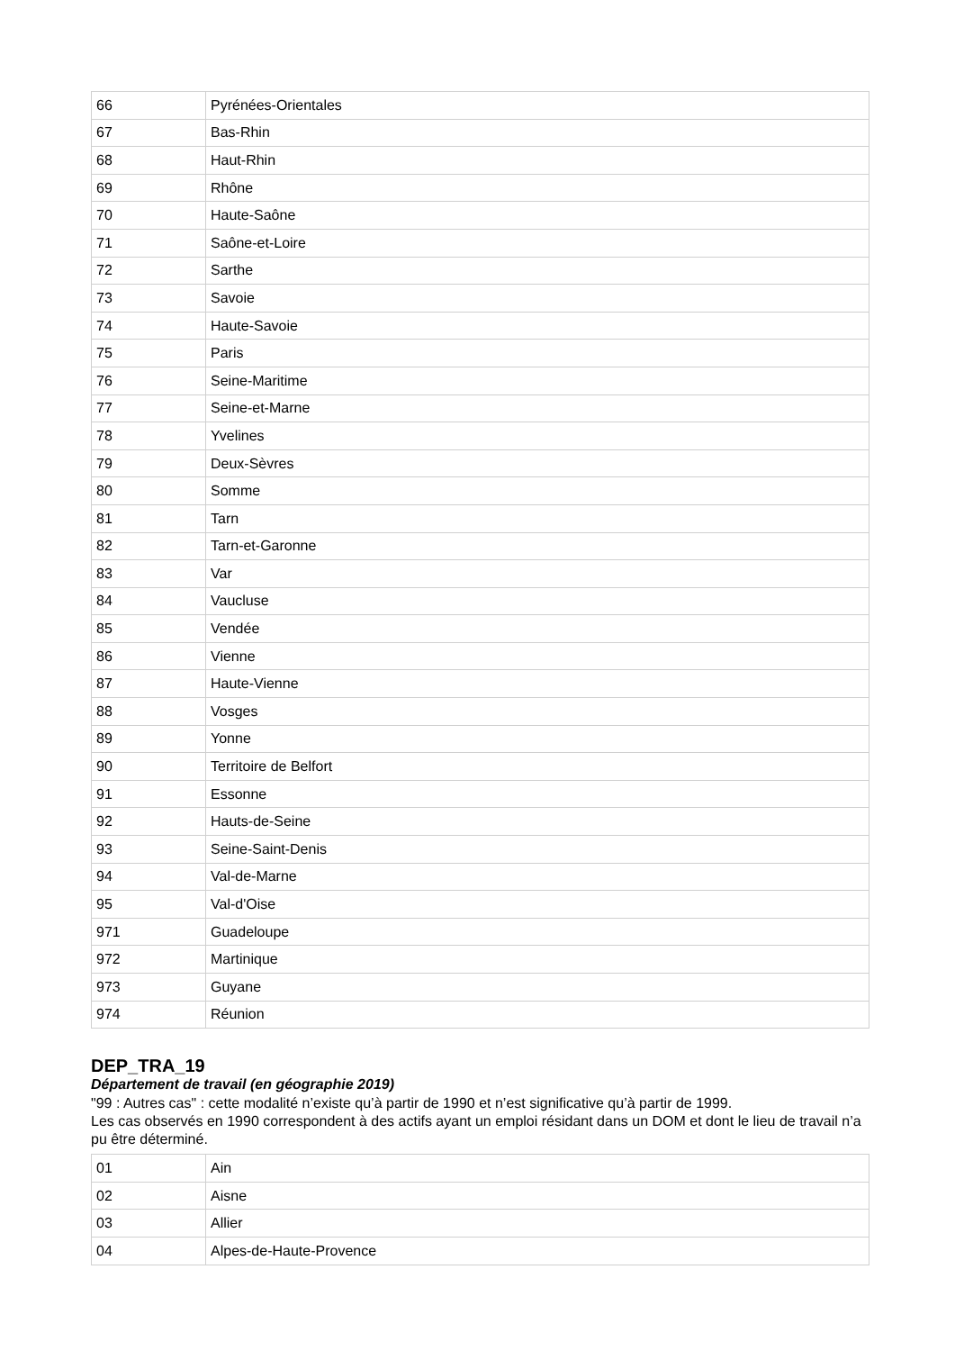| 66 | Pyrénées-Orientales |
| 67 | Bas-Rhin |
| 68 | Haut-Rhin |
| 69 | Rhône |
| 70 | Haute-Saône |
| 71 | Saône-et-Loire |
| 72 | Sarthe |
| 73 | Savoie |
| 74 | Haute-Savoie |
| 75 | Paris |
| 76 | Seine-Maritime |
| 77 | Seine-et-Marne |
| 78 | Yvelines |
| 79 | Deux-Sèvres |
| 80 | Somme |
| 81 | Tarn |
| 82 | Tarn-et-Garonne |
| 83 | Var |
| 84 | Vaucluse |
| 85 | Vendée |
| 86 | Vienne |
| 87 | Haute-Vienne |
| 88 | Vosges |
| 89 | Yonne |
| 90 | Territoire de Belfort |
| 91 | Essonne |
| 92 | Hauts-de-Seine |
| 93 | Seine-Saint-Denis |
| 94 | Val-de-Marne |
| 95 | Val-d'Oise |
| 971 | Guadeloupe |
| 972 | Martinique |
| 973 | Guyane |
| 974 | Réunion |
DEP_TRA_19
Département de travail (en géographie 2019)
"99 : Autres cas" : cette modalité n’existe qu’à partir de 1990 et n’est significative qu’à partir de 1999.
Les cas observés en 1990 correspondent à des actifs ayant un emploi résidant dans un DOM et dont le lieu de travail n’a pu être déterminé.
| 01 | Ain |
| 02 | Aisne |
| 03 | Allier |
| 04 | Alpes-de-Haute-Provence |